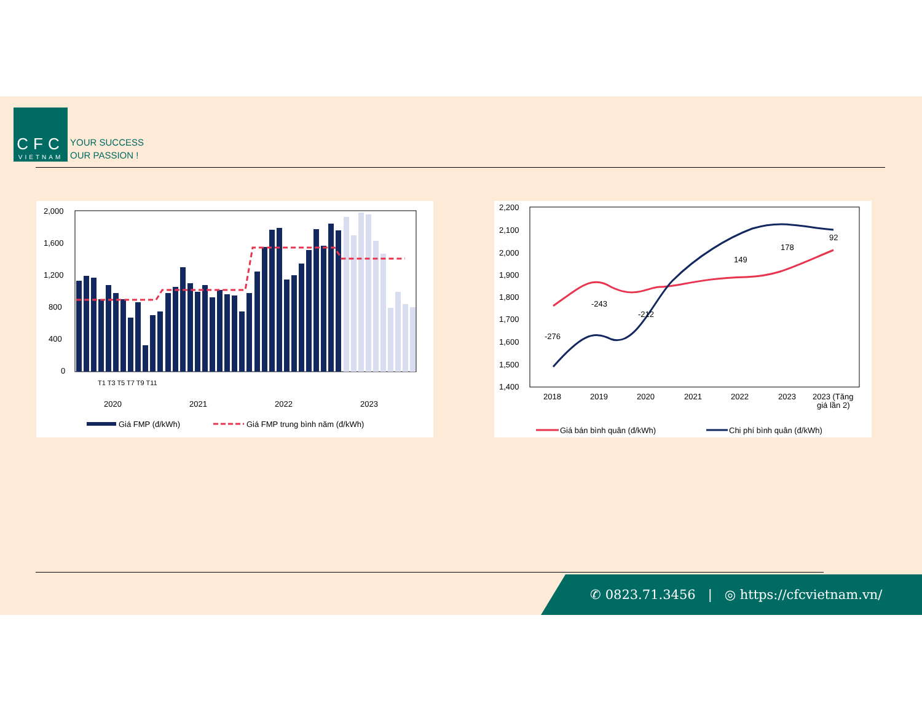CFC
VIETNAM
YOUR SUCCESS
OUR PASSION !
2,000
1,600
1,200
800
400
0
2020
2021
2022
2023
T1 T3 T5 T7 T9 T11
Giá FMP (đ/kWh)
Giá FMP trung bình năm (đ/kWh)
2,200
2,100
2,000
1,900
1,800
1,700
1,600
1,500
1,400
2018
2019
2020
2021
2022
2023
2023 (Tăng
giá lần 2)
-276
-243
-212
149
178
92
Giá bán bình quân (đ/kWh)
Chi phí bình quân (đ/kWh)
✆ 0823.71.3456 | ◎ https://cfcvietnam.vn/